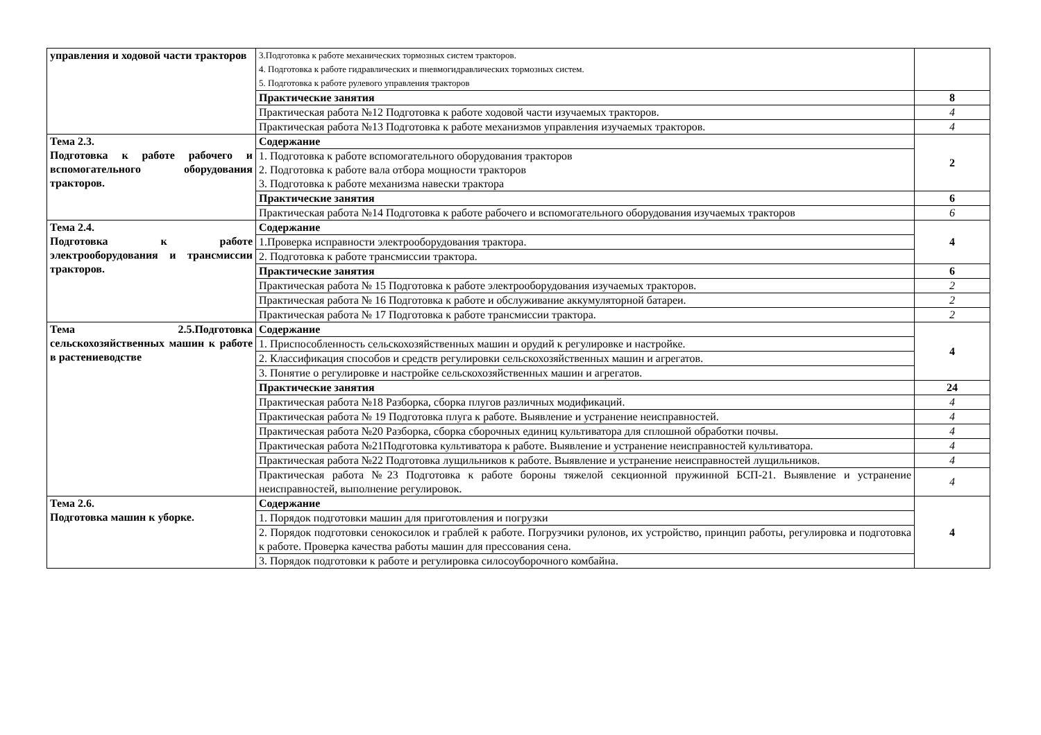| управления и ходовой части тракторов | 3.Подготовка к работе механических тормозных систем тракторов. 4. Подготовка к работе гидравлических и пневмогидравлических тормозных систем. 5. Подготовка к работе рулевого управления тракторов | |
| | Практические занятия | 8 |
| | Практическая работа №12 Подготовка к работе ходовой части изучаемых тракторов. | 4 |
| | Практическая работа №13 Подготовка к работе механизмов управления изучаемых тракторов. | 4 |
| Тема 2.3. Подготовка к работе рабочего и вспомогательного оборудования тракторов. | Содержание | 2 |
| | 1. Подготовка к работе вспомогательного оборудования тракторов 2. Подготовка к работе вала отбора мощности тракторов 3. Подготовка к работе механизма навески трактора | |
| | Практические занятия | 6 |
| | Практическая работа №14 Подготовка к работе рабочего и вспомогательного оборудования изучаемых тракторов | 6 |
| Тема 2.4. Подготовка к работе электрооборудования и трансмиссии тракторов. | Содержание | 4 |
| | 1.Проверка исправности электрооборудования трактора. | |
| | 2. Подготовка к работе трансмиссии трактора. | |
| | Практические занятия | 6 |
| | Практическая работа № 15 Подготовка к работе электрооборудования изучаемых тракторов. | 2 |
| | Практическая работа № 16 Подготовка к работе и обслуживание аккумуляторной батареи. | 2 |
| | Практическая работа № 17 Подготовка к работе трансмиссии трактора. | 2 |
| Тема 2.5.Подготовка сельскохозяйственных машин к работе в растениеводстве | Содержание | 4 |
| | 1. Приспособленность сельскохозяйственных машин и орудий к регулировке и настройке. | |
| | 2. Классификация способов и средств регулировки сельскохозяйственных машин и агрегатов. | |
| | 3. Понятие о регулировке и настройке сельскохозяйственных машин и агрегатов. | |
| | Практические занятия | 24 |
| | Практическая работа №18 Разборка, сборка плугов различных модификаций. | 4 |
| | Практическая работа № 19 Подготовка плуга к работе. Выявление и устранение неисправностей. | 4 |
| | Практическая работа №20 Разборка, сборка сборочных единиц культиватора для сплошной обработки почвы. | 4 |
| | Практическая работа №21Подготовка культиватора к работе. Выявление и устранение неисправностей культиватора. | 4 |
| | Практическая работа №22 Подготовка лущильников к работе. Выявление и устранение неисправностей лущильников. | 4 |
| | Практическая работа №23 Подготовка к работе бороны тяжелой секционной пружинной БСП-21. Выявление и устранение неисправностей, выполнение регулировок. | 4 |
| Тема 2.6. Подготовка машин к уборке. | Содержание | 4 |
| | 1. Порядок подготовки машин для приготовления и погрузки | |
| | 2. Порядок подготовки сенокосилок и граблей к работе. Погрузчики рулонов, их устройство, принцип работы, регулировка и подготовка к работе. Проверка качества работы машин для прессования сена. | |
| | 3. Порядок подготовки к работе и регулировка силосоуборочного комбайна. | |